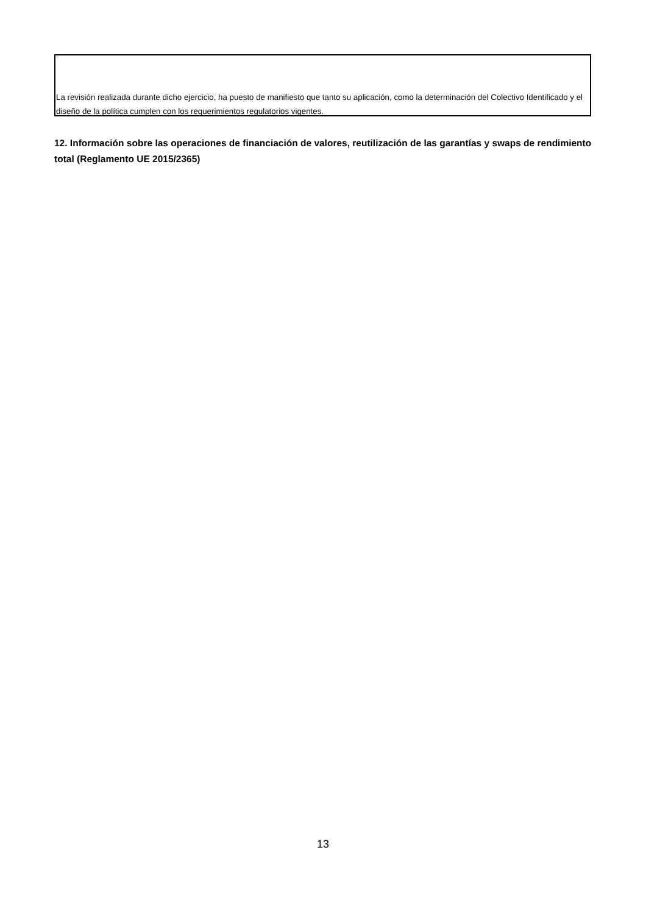La revisión realizada durante dicho ejercicio, ha puesto de manifiesto que tanto su aplicación, como la determinación del Colectivo Identificado y el diseño de la política cumplen con los requerimientos regulatorios vigentes.
12. Información sobre las operaciones de financiación de valores, reutilización de las garantías y swaps de rendimiento total (Reglamento UE 2015/2365)
13